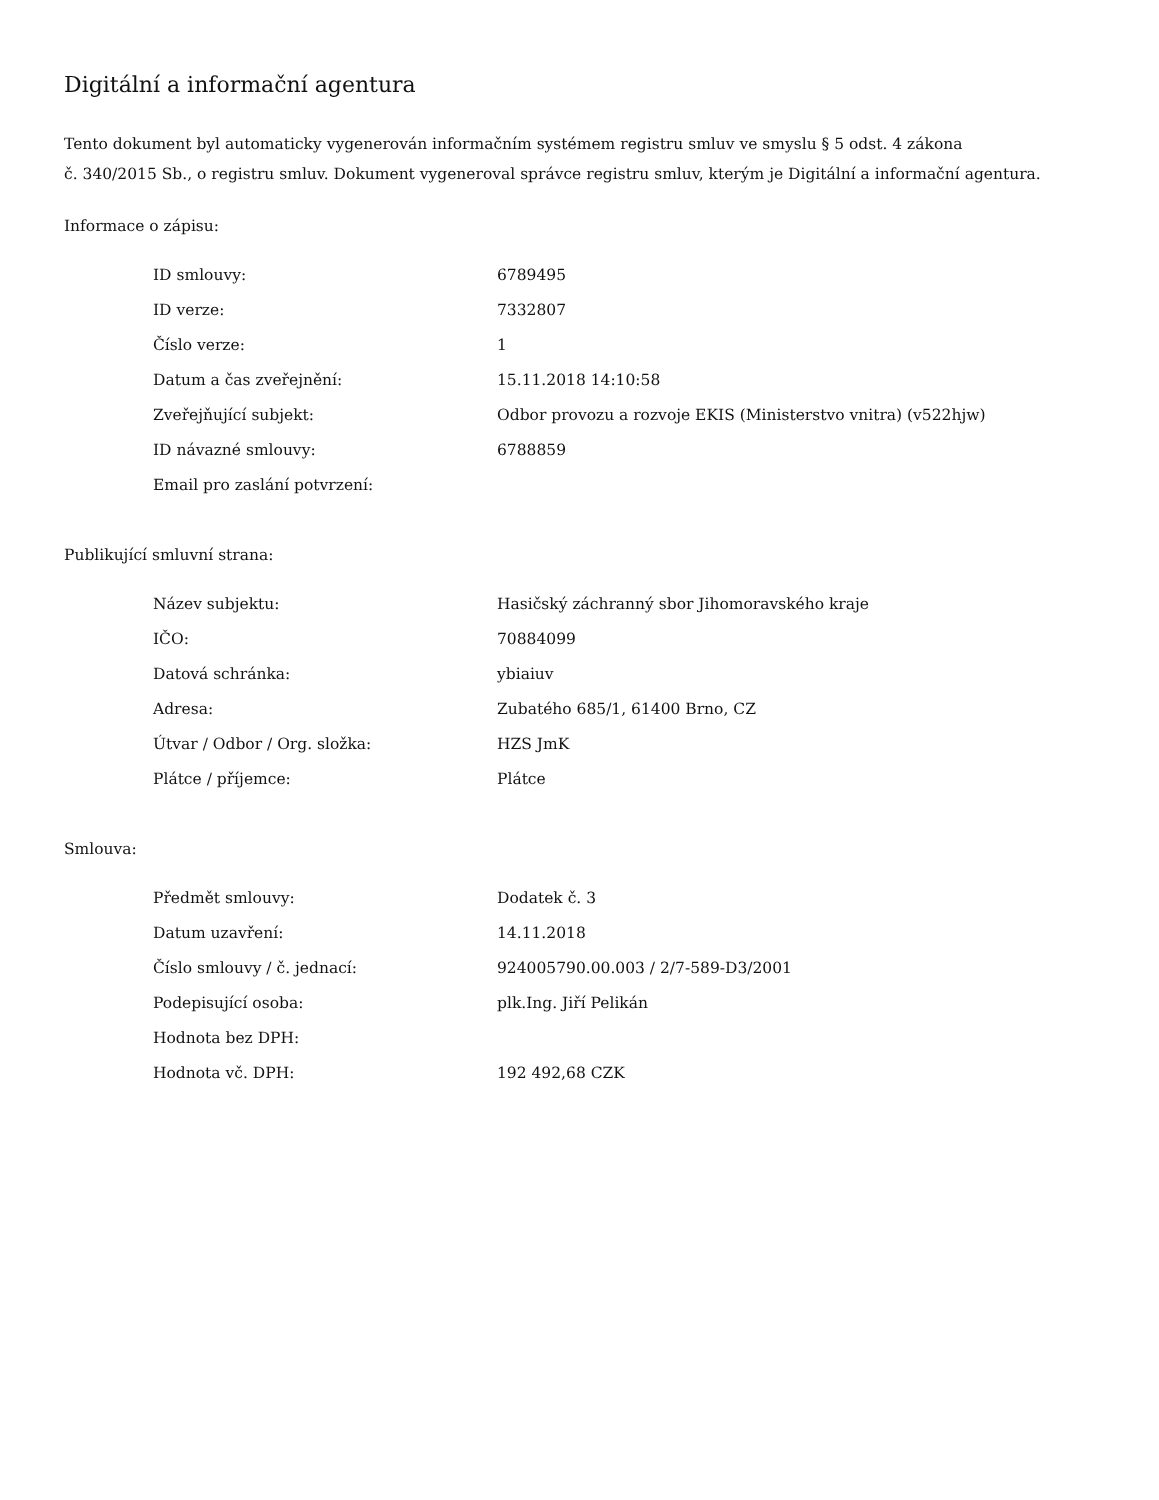Digitální a informační agentura
Tento dokument byl automaticky vygenerován informačním systémem registru smluv ve smyslu § 5 odst. 4 zákona
č. 340/2015 Sb., o registru smluv. Dokument vygeneroval správce registru smluv, kterým je Digitální a informační agentura.
Informace o zápisu:
| ID smlouvy: | 6789495 |
| ID verze: | 7332807 |
| Číslo verze: | 1 |
| Datum a čas zveřejnění: | 15.11.2018 14:10:58 |
| Zveřejňující subjekt: | Odbor provozu a rozvoje EKIS (Ministerstvo vnitra) (v522hjw) |
| ID návazné smlouvy: | 6788859 |
| Email pro zaslání potvrzení: | |
Publikující smluvní strana:
| Název subjektu: | Hasičský záchranný sbor Jihomoravského kraje |
| IČO: | 70884099 |
| Datová schránka: | ybiaiuv |
| Adresa: | Zubatého 685/1, 61400 Brno, CZ |
| Útvar / Odbor / Org. složka: | HZS JmK |
| Plátce / příjemce: | Plátce |
Smlouva:
| Předmět smlouvy: | Dodatek č. 3 |
| Datum uzavření: | 14.11.2018 |
| Číslo smlouvy / č. jednací: | 924005790.00.003 / 2/7-589-D3/2001 |
| Podepisující osoba: | plk.Ing. Jiří Pelikán |
| Hodnota bez DPH: | |
| Hodnota vč. DPH: | 192 492,68 CZK |